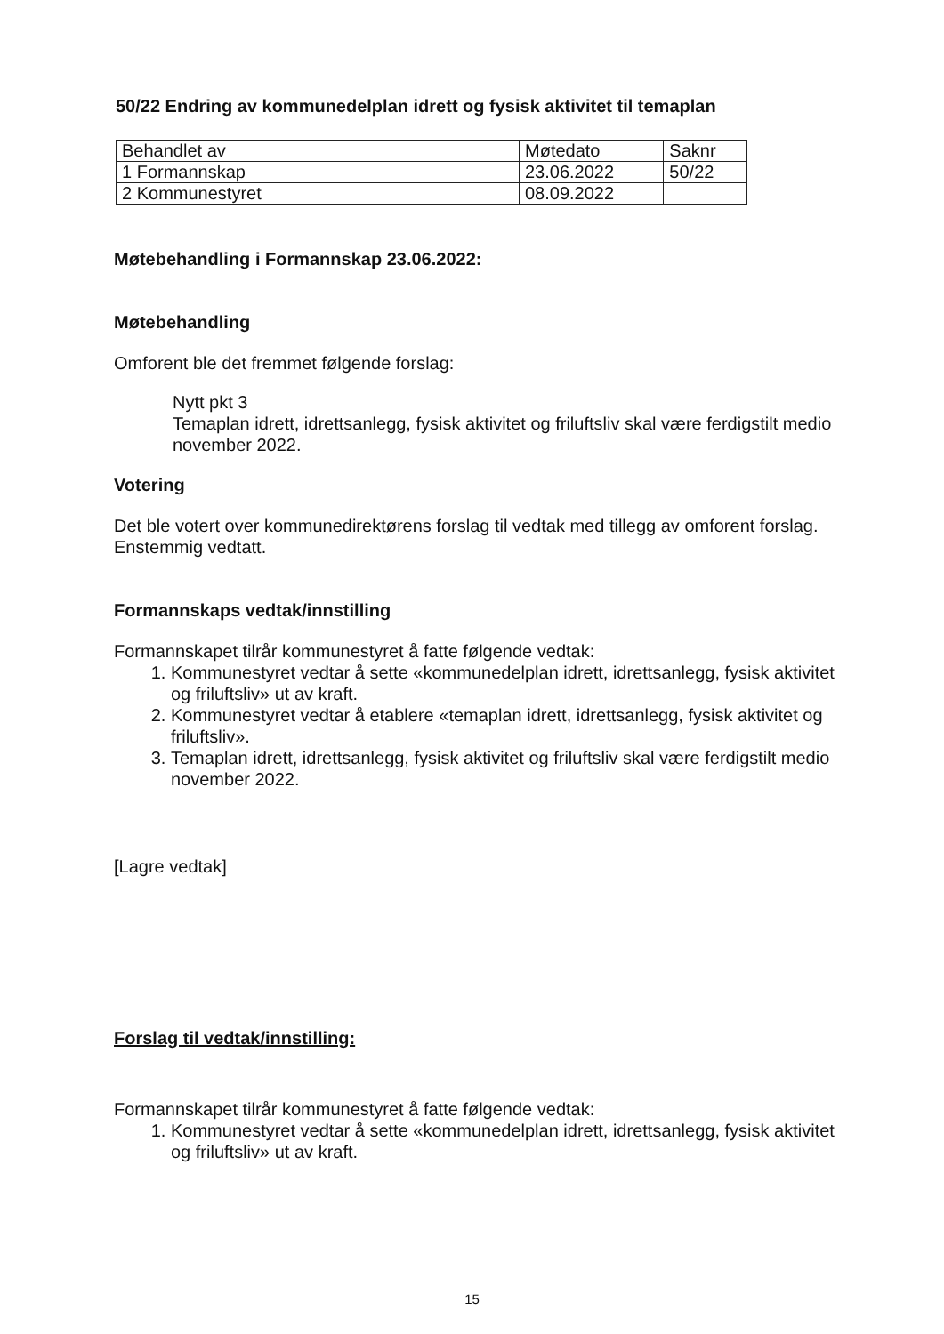50/22 Endring av kommunedelplan idrett og fysisk aktivitet til temaplan
| Behandlet av | Møtedato | Saknr |
| 1 Formannskap | 23.06.2022 | 50/22 |
| 2 Kommunestyret | 08.09.2022 | |
Møtebehandling i Formannskap 23.06.2022:
Møtebehandling
Omforent ble det fremmet følgende forslag:
Nytt pkt 3
Temaplan idrett, idrettsanlegg, fysisk aktivitet og friluftsliv skal være ferdigstilt medio november 2022.
Votering
Det ble votert over kommunedirektørens forslag til vedtak med tillegg av omforent forslag. Enstemmig vedtatt.
Formannskaps vedtak/innstilling
Formannskapet tilrår kommunestyret å fatte følgende vedtak:
1. Kommunestyret vedtar å sette «kommunedelplan idrett, idrettsanlegg, fysisk aktivitet og friluftsliv» ut av kraft.
2. Kommunestyret vedtar å etablere «temaplan idrett, idrettsanlegg, fysisk aktivitet og friluftsliv».
3. Temaplan idrett, idrettsanlegg, fysisk aktivitet og friluftsliv skal være ferdigstilt medio november 2022.
[Lagre vedtak]
Forslag til vedtak/innstilling:
Formannskapet tilrår kommunestyret å fatte følgende vedtak:
1. Kommunestyret vedtar å sette «kommunedelplan idrett, idrettsanlegg, fysisk aktivitet og friluftsliv» ut av kraft.
15